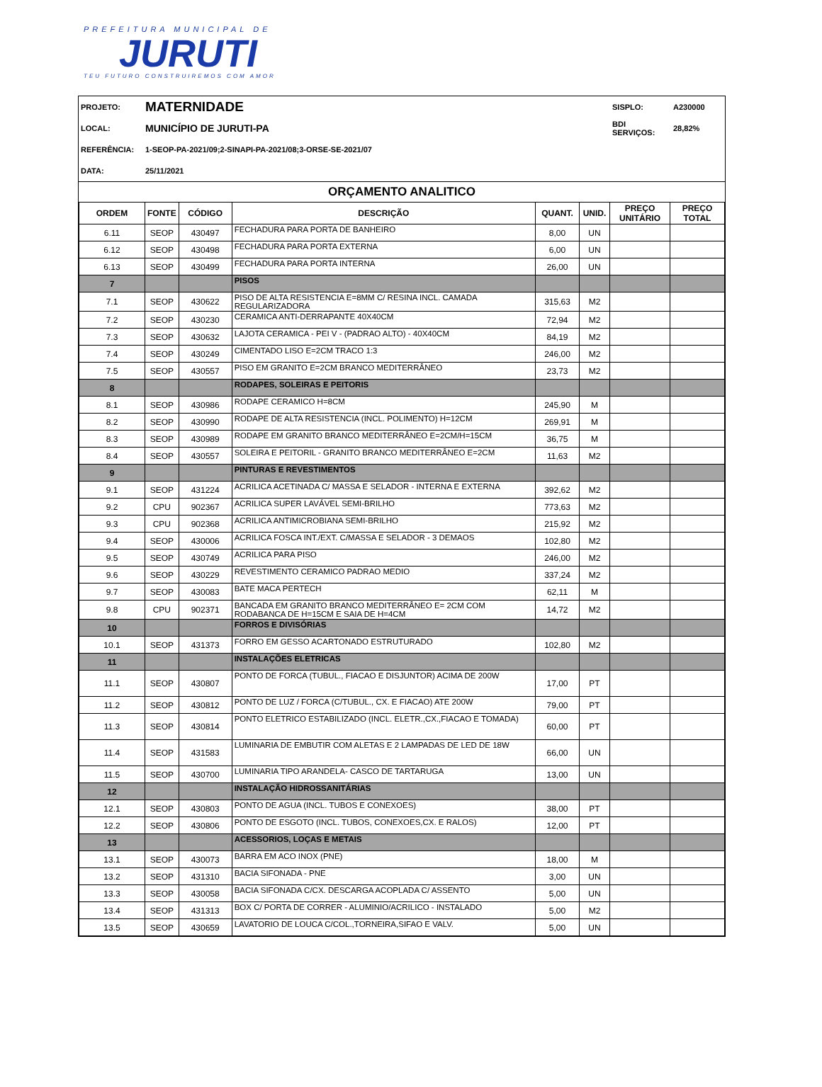PREFEITURA MUNICIPAL DE
JURUTI
TEU FUTURO CONSTRUIREMOS COM AMOR
| PROJETO: | MATERNIDADE | SISPLO: | A230000 |
| LOCAL: | MUNICÍPIO DE JURUTI-PA | BDI SERVIÇOS: | 28,82% |
| REFERÊNCIA: | 1-SEOP-PA-2021/09;2-SINAPI-PA-2021/08;3-ORSE-SE-2021/07 | | |
| DATA: | 25/11/2021 | | |
ORÇAMENTO ANALITICO
| ORDEM | FONTE | CÓDIGO | DESCRIÇÃO | QUANT. | UNID. | PREÇO UNITÁRIO | PREÇO TOTAL |
| --- | --- | --- | --- | --- | --- | --- | --- |
| 6.11 | SEOP | 430497 | FECHADURA PARA PORTA DE BANHEIRO | 8,00 | UN | | |
| 6.12 | SEOP | 430498 | FECHADURA PARA PORTA EXTERNA | 6,00 | UN | | |
| 6.13 | SEOP | 430499 | FECHADURA PARA PORTA INTERNA | 26,00 | UN | | |
| 7 | | | PISOS | | | | |
| 7.1 | SEOP | 430622 | PISO DE ALTA RESISTENCIA E=8MM C/ RESINA INCL. CAMADA REGULARIZADORA | 315,63 | M2 | | |
| 7.2 | SEOP | 430230 | CERAMICA ANTI-DERRAPANTE 40X40CM | 72,94 | M2 | | |
| 7.3 | SEOP | 430632 | LAJOTA CERAMICA - PEI V - (PADRAO ALTO) - 40X40CM | 84,19 | M2 | | |
| 7.4 | SEOP | 430249 | CIMENTADO LISO E=2CM TRACO 1:3 | 246,00 | M2 | | |
| 7.5 | SEOP | 430557 | PISO EM GRANITO E=2CM BRANCO MEDITERRÂNEO | 23,73 | M2 | | |
| 8 | | | RODAPES, SOLEIRAS E PEITORIS | | | | |
| 8.1 | SEOP | 430986 | RODAPE CERAMICO H=8CM | 245,90 | M | | |
| 8.2 | SEOP | 430990 | RODAPE DE ALTA RESISTENCIA (INCL. POLIMENTO) H=12CM | 269,91 | M | | |
| 8.3 | SEOP | 430989 | RODAPE EM GRANITO BRANCO MEDITERRÂNEO E=2CM/H=15CM | 36,75 | M | | |
| 8.4 | SEOP | 430557 | SOLEIRA E PEITORIL - GRANITO BRANCO MEDITERRÂNEO E=2CM | 11,63 | M2 | | |
| 9 | | | PINTURAS E REVESTIMENTOS | | | | |
| 9.1 | SEOP | 431224 | ACRILICA ACETINADA C/ MASSA E SELADOR - INTERNA E EXTERNA | 392,62 | M2 | | |
| 9.2 | CPU | 902367 | ACRILICA SUPER LAVÁVEL SEMI-BRILHO | 773,63 | M2 | | |
| 9.3 | CPU | 902368 | ACRILICA ANTIMICROBIANA SEMI-BRILHO | 215,92 | M2 | | |
| 9.4 | SEOP | 430006 | ACRILICA FOSCA INT./EXT. C/MASSA E SELADOR - 3 DEMAOS | 102,80 | M2 | | |
| 9.5 | SEOP | 430749 | ACRILICA PARA PISO | 246,00 | M2 | | |
| 9.6 | SEOP | 430229 | REVESTIMENTO CERAMICO PADRAO MEDIO | 337,24 | M2 | | |
| 9.7 | SEOP | 430083 | BATE MACA PERTECH | 62,11 | M | | |
| 9.8 | CPU | 902371 | BANCADA EM GRANITO BRANCO MEDITERRÂNEO E= 2CM COM RODABANCA DE H=15CM E SAIA DE H=4CM | 14,72 | M2 | | |
| 10 | | | FORROS E DIVISÓRIAS | | | | |
| 10.1 | SEOP | 431373 | FORRO EM GESSO ACARTONADO ESTRUTURADO | 102,80 | M2 | | |
| 11 | | | INSTALAÇÕES ELETRICAS | | | | |
| 11.1 | SEOP | 430807 | PONTO DE FORCA (TUBUL., FIACAO E DISJUNTOR) ACIMA DE 200W | 17,00 | PT | | |
| 11.2 | SEOP | 430812 | PONTO DE LUZ / FORCA (C/TUBUL., CX. E FIACAO) ATE 200W | 79,00 | PT | | |
| 11.3 | SEOP | 430814 | PONTO ELETRICO ESTABILIZADO (INCL. ELETR.,CX.,FIACAO E TOMADA) | 60,00 | PT | | |
| 11.4 | SEOP | 431583 | LUMINARIA DE EMBUTIR COM ALETAS E 2 LAMPADAS DE LED DE 18W | 66,00 | UN | | |
| 11.5 | SEOP | 430700 | LUMINARIA TIPO ARANDELA- CASCO DE TARTARUGA | 13,00 | UN | | |
| 12 | | | INSTALAÇÃO HIDROSSANITÁRIAS | | | | |
| 12.1 | SEOP | 430803 | PONTO DE AGUA (INCL. TUBOS E CONEXOES) | 38,00 | PT | | |
| 12.2 | SEOP | 430806 | PONTO DE ESGOTO (INCL. TUBOS, CONEXOES,CX. E RALOS) | 12,00 | PT | | |
| 13 | | | ACESSORIOS, LOÇAS E METAIS | | | | |
| 13.1 | SEOP | 430073 | BARRA EM ACO INOX (PNE) | 18,00 | M | | |
| 13.2 | SEOP | 431310 | BACIA SIFONADA - PNE | 3,00 | UN | | |
| 13.3 | SEOP | 430058 | BACIA SIFONADA C/CX. DESCARGA ACOPLADA C/ ASSENTO | 5,00 | UN | | |
| 13.4 | SEOP | 431313 | BOX C/ PORTA DE CORRER - ALUMINIO/ACRILICO - INSTALADO | 5,00 | M2 | | |
| 13.5 | SEOP | 430659 | LAVATORIO DE LOUCA C/COL.,TORNEIRA,SIFAO E VALV. | 5,00 | UN | | |